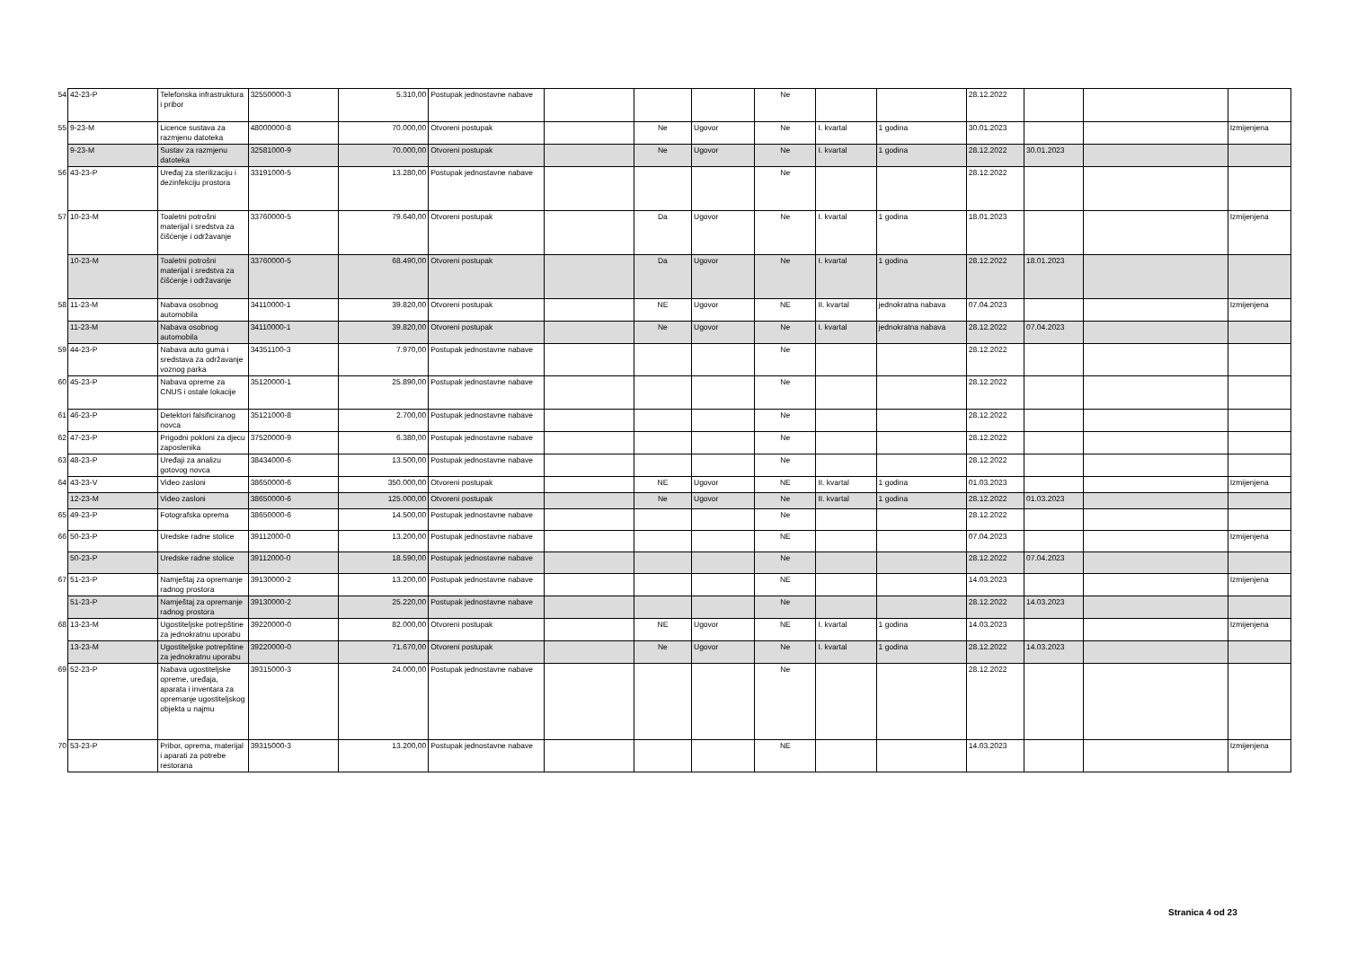| 54 | 42-23-P | Telefonska infrastruktura i pribor | 32550000-3 | 5.310,00 | Postupak jednostavne nabave | | | | Ne | | | 28.12.2022 | | | |
| 55 | 9-23-M | Licence sustava za razmjenu datoteka | 48000000-8 | 70.000,00 | Otvoreni postupak | | Ne | Ugovor | Ne | I. kvartal | 1 godina | 30.01.2023 | | | Izmijenjena |
| | 9-23-M | Sustav za razmjenu datoteka | 32581000-9 | 70.000,00 | Otvoreni postupak | | Ne | Ugovor | Ne | I. kvartal | 1 godina | 28.12.2022 | 30.01.2023 | | |
| 56 | 43-23-P | Uređaj za sterilizaciju i dezinfekciju prostora | 33191000-5 | 13.280,00 | Postupak jednostavne nabave | | | | Ne | | | 28.12.2022 | | | |
| 57 | 10-23-M | Toaletni potrošni materijal i sredstva za čišćenje i održavanje | 33760000-5 | 79.640,00 | Otvoreni postupak | | Da | Ugovor | Ne | I. kvartal | 1 godina | 18.01.2023 | | | Izmijenjena |
| | 10-23-M | Toaletni potrošni materijal i sredstva za čišćenje i održavanje | 33760000-5 | 68.490,00 | Otvoreni postupak | | Da | Ugovor | Ne | I. kvartal | 1 godina | 28.12.2022 | 18.01.2023 | | |
| 58 | 11-23-M | Nabava osobnog automobila | 34110000-1 | 39.820,00 | Otvoreni postupak | | NE | Ugovor | NE | II. kvartal | jednokratna nabava | 07.04.2023 | | | Izmijenjena |
| | 11-23-M | Nabava osobnog automobila | 34110000-1 | 39.820,00 | Otvoreni postupak | | Ne | Ugovor | Ne | I. kvartal | jednokratna nabava | 28.12.2022 | 07.04.2023 | | |
| 59 | 44-23-P | Nabava auto guma i sredstava za održavanje voznog parka | 34351100-3 | 7.970,00 | Postupak jednostavne nabave | | | | Ne | | | 28.12.2022 | | | |
| 60 | 45-23-P | Nabava opreme za CNUS i ostale lokacije | 35120000-1 | 25.890,00 | Postupak jednostavne nabave | | | | Ne | | | 28.12.2022 | | | |
| 61 | 46-23-P | Detektori falsificiranog novca | 35121000-8 | 2.700,00 | Postupak jednostavne nabave | | | | Ne | | | 28.12.2022 | | | |
| 62 | 47-23-P | Prigodni pokloni za djecu zaposlenika | 37520000-9 | 6.380,00 | Postupak jednostavne nabave | | | | Ne | | | 28.12.2022 | | | |
| 63 | 48-23-P | Uređaji za analizu gotovog novca | 38434000-6 | 13.500,00 | Postupak jednostavne nabave | | | | Ne | | | 28.12.2022 | | | |
| 64 | 43-23-V | Video zasloni | 38650000-6 | 350.000,00 | Otvoreni postupak | | NE | Ugovor | NE | II. kvartal | 1 godina | 01.03.2023 | | | Izmijenjena |
| | 12-23-M | Video zasloni | 38650000-6 | 125.000,00 | Otvoreni postupak | | Ne | Ugovor | Ne | II. kvartal | 1 godina | 28.12.2022 | 01.03.2023 | | |
| 65 | 49-23-P | Fotografska oprema | 38650000-6 | 14.500,00 | Postupak jednostavne nabave | | | | Ne | | | 28.12.2022 | | | |
| 66 | 50-23-P | Uredske radne stolice | 39112000-0 | 13.200,00 | Postupak jednostavne nabave | | | | NE | | | 07.04.2023 | | | Izmijenjena |
| | 50-23-P | Uredske radne stolice | 39112000-0 | 18.590,00 | Postupak jednostavne nabave | | | | Ne | | | 28.12.2022 | 07.04.2023 | | |
| 67 | 51-23-P | Namještaj za opremanje radnog prostora | 39130000-2 | 13.200,00 | Postupak jednostavne nabave | | | | NE | | | 14.03.2023 | | | Izmijenjena |
| | 51-23-P | Namještaj za opremanje radnog prostora | 39130000-2 | 25.220,00 | Postupak jednostavne nabave | | | | Ne | | | 28.12.2022 | 14.03.2023 | | |
| 68 | 13-23-M | Ugostiteljske potrepštine za jednokratnu uporabu | 39220000-0 | 82.000,00 | Otvoreni postupak | | NE | Ugovor | NE | I. kvartal | 1 godina | 14.03.2023 | | | Izmijenjena |
| | 13-23-M | Ugostiteljske potrepštine za jednokratnu uporabu | 39220000-0 | 71.670,00 | Otvoreni postupak | | Ne | Ugovor | Ne | I. kvartal | 1 godina | 28.12.2022 | 14.03.2023 | | |
| 69 | 52-23-P | Nabava ugostiteljske opreme, uređaja, aparata i inventara za opremanje ugostiteljskog objekta u najmu | 39315000-3 | 24.000,00 | Postupak jednostavne nabave | | | | Ne | | | 28.12.2022 | | | |
| 70 | 53-23-P | Pribor, oprema, materijal i aparati za potrebe restorana | 39315000-3 | 13.200,00 | Postupak jednostavne nabave | | | | NE | | | 14.03.2023 | | | Izmijenjena |
Stranica 4 od 23